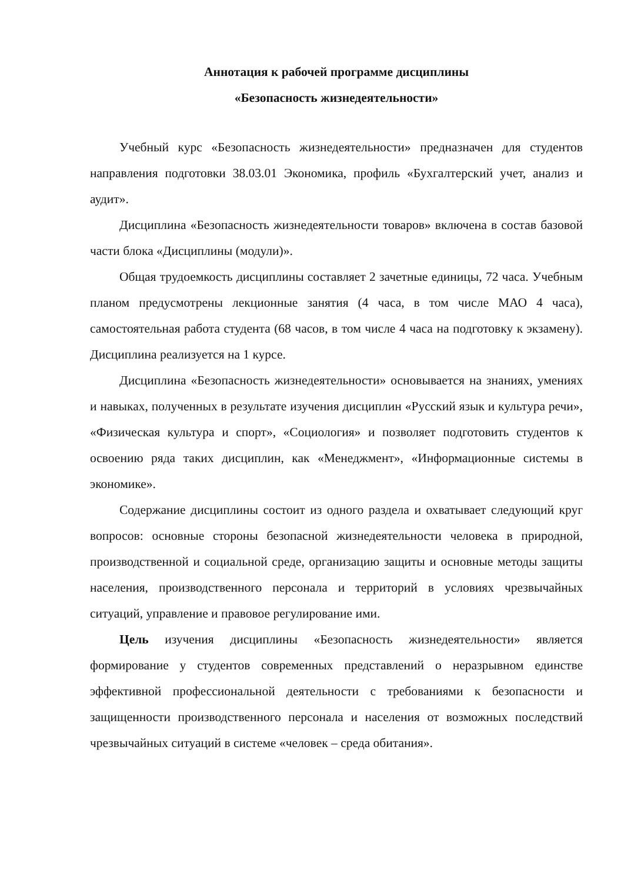Аннотация к рабочей программе дисциплины
«Безопасность жизнедеятельности»
Учебный курс «Безопасность жизнедеятельности» предназначен для студентов направления подготовки 38.03.01 Экономика, профиль «Бухгалтерский учет, анализ и аудит».
Дисциплина «Безопасность жизнедеятельности товаров» включена в состав базовой части блока «Дисциплины (модули)».
Общая трудоемкость дисциплины составляет 2 зачетные единицы, 72 часа. Учебным планом предусмотрены лекционные занятия (4 часа, в том числе МАО 4 часа), самостоятельная работа студента (68 часов, в том числе 4 часа на подготовку к экзамену). Дисциплина реализуется на 1 курсе.
Дисциплина «Безопасность жизнедеятельности» основывается на знаниях, умениях и навыках, полученных в результате изучения дисциплин «Русский язык и культура речи», «Физическая культура и спорт», «Социология» и позволяет подготовить студентов к освоению ряда таких дисциплин, как «Менеджмент», «Информационные системы в экономике».
Содержание дисциплины состоит из одного раздела и охватывает следующий круг вопросов: основные стороны безопасной жизнедеятельности человека в природной, производственной и социальной среде, организацию защиты и основные методы защиты населения, производственного персонала и территорий в условиях чрезвычайных ситуаций, управление и правовое регулирование ими.
Цель изучения дисциплины «Безопасность жизнедеятельности» является формирование у студентов современных представлений о неразрывном единстве эффективной профессиональной деятельности с требованиями к безопасности и защищенности производственного персонала и населения от возможных последствий чрезвычайных ситуаций в системе «человек – среда обитания».